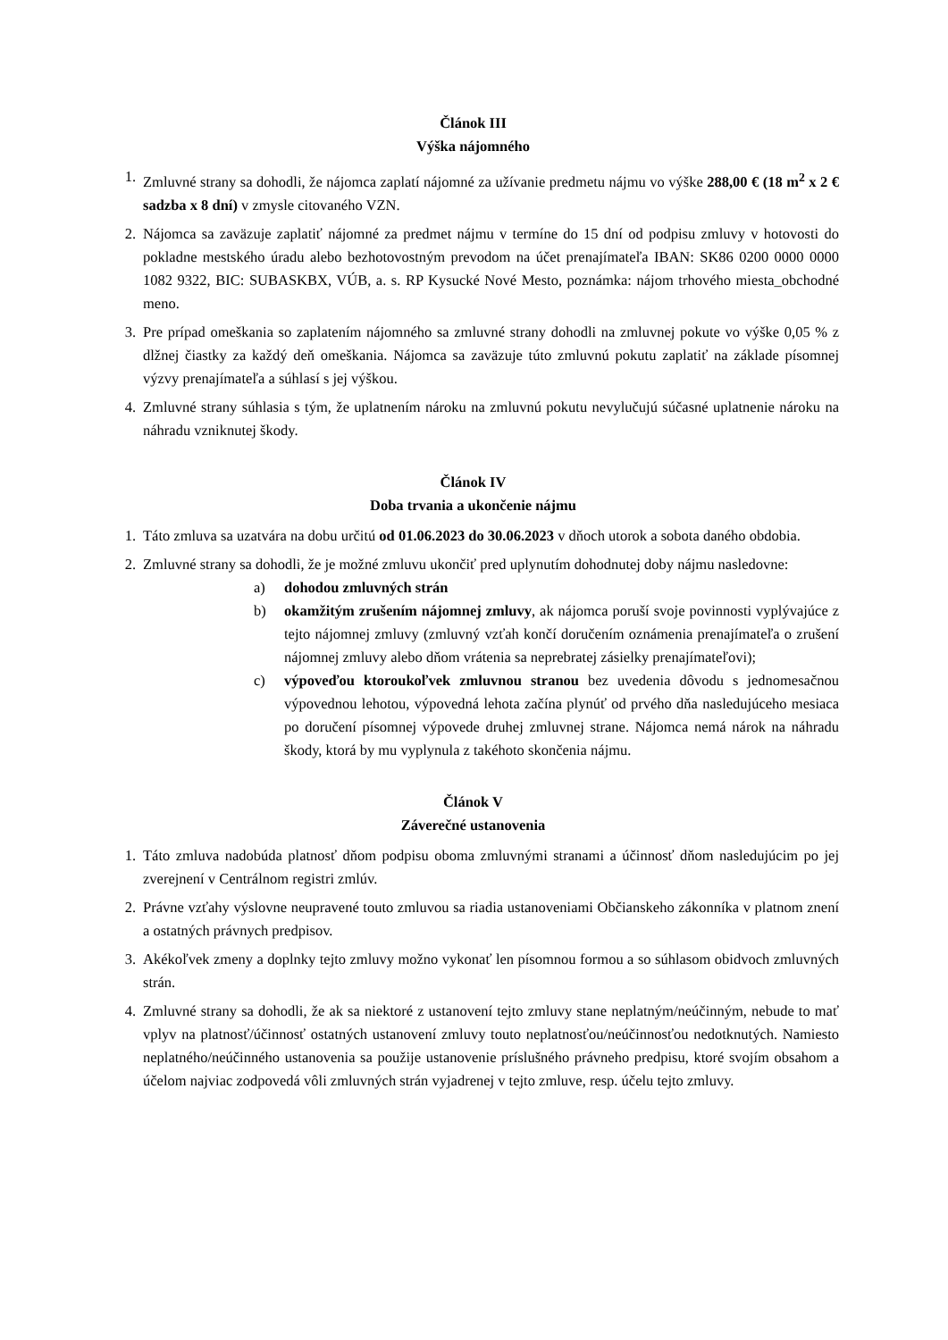Článok III
Výška nájomného
1. Zmluvné strany sa dohodli, že nájomca zaplatí nájomné za užívanie predmetu nájmu vo výške 288,00 € (18 m<sup>2</sup> x 2 € sadzba x 8 dní) v zmysle citovaného VZN.
2. Nájomca sa zaväzuje zaplatiť nájomné za predmet nájmu v termíne do 15 dní od podpisu zmluvy v hotovosti do pokladne mestského úradu alebo bezhotovostným prevodom na účet prenajímateľa IBAN: SK86 0200 0000 0000 1082 9322, BIC: SUBASKBX, VÚB, a. s. RP Kysucké Nové Mesto, poznámka: nájom trhového miesta_obchodné meno.
3. Pre prípad omeškania so zaplatením nájomného sa zmluvné strany dohodli na zmluvnej pokute vo výške 0,05 % z dlžnej čiastky za každý deň omeškania. Nájomca sa zaväzuje túto zmluvnú pokutu zaplatiť na základe písomnej výzvy prenajímateľa a súhlasí s jej výškou.
4. Zmluvné strany súhlasia s tým, že uplatnením nároku na zmluvnú pokutu nevylučujú súčasné uplatnenie nároku na náhradu vzniknutej škody.
Článok IV
Doba trvania a ukončenie nájmu
1. Táto zmluva sa uzatvára na dobu určitú od 01.06.2023 do 30.06.2023 v dňoch utorok a sobota daného obdobia.
2. Zmluvné strany sa dohodli, že je možné zmluvu ukončiť pred uplynutím dohodnutej doby nájmu nasledovne:
a) dohodou zmluvných strán
b) okamžitým zrušením nájomnej zmluvy, ak nájomca poruší svoje povinnosti vyplývajúce z tejto nájomnej zmluvy (zmluvný vzťah končí doručením oznámenia prenajímateľa o zrušení nájomnej zmluvy alebo dňom vrátenia sa neprebratej zásielky prenajímateľovi);
c) výpoveďou ktoroukoľvek zmluvnou stranou bez uvedenia dôvodu s jednomesačnou výpovednou lehotou, výpovedná lehota začína plynúť od prvého dňa nasledujúceho mesiaca po doručení písomnej výpovede druhej zmluvnej strane. Nájomca nemá nárok na náhradu škody, ktorá by mu vyplynula z takéhoto skončenia nájmu.
Článok V
Záverečné ustanovenia
1. Táto zmluva nadobúda platnosť dňom podpisu oboma zmluvnými stranami a účinnosť dňom nasledujúcim po jej zverejnení v Centrálnom registri zmlúv.
2. Právne vzťahy výslovne neupravené touto zmluvou sa riadia ustanoveniami Občianskeho zákonníka v platnom znení a ostatných právnych predpisov.
3. Akékoľvek zmeny a doplnky tejto zmluvy možno vykonať len písomnou formou a so súhlasom obidvoch zmluvných strán.
4. Zmluvné strany sa dohodli, že ak sa niektoré z ustanovení tejto zmluvy stane neplatným/neúčinným, nebude to mať vplyv na platnosť/účinnosť ostatných ustanovení zmluvy touto neplatnosťou/neúčinnosťou nedotknutých. Namiesto neplatného/neúčinného ustanovenia sa použije ustanovenie príslušného právneho predpisu, ktoré svojím obsahom a účelom najviac zodpovedá vôli zmluvných strán vyjadrenej v tejto zmluve, resp. účelu tejto zmluvy.